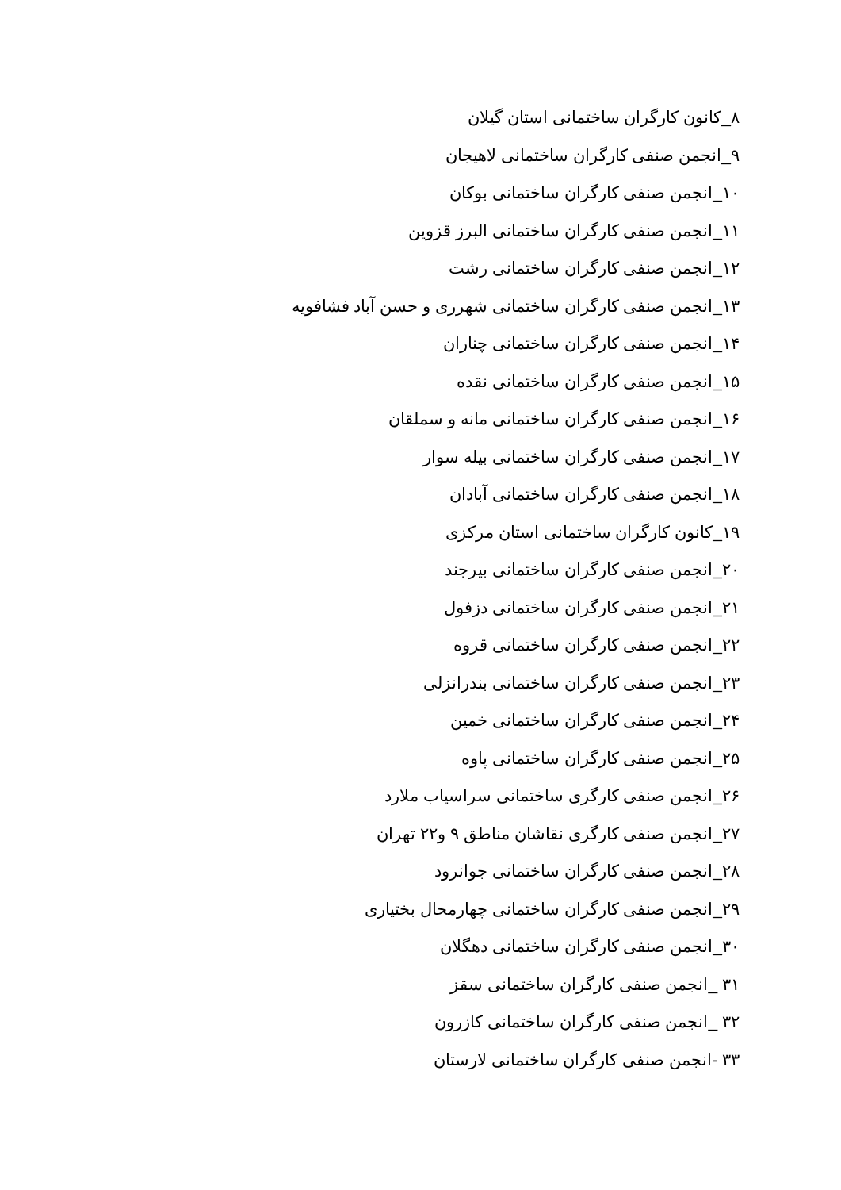۸_کانون کارگران ساختمانی استان گیلان
۹_انجمن صنفی کارگران ساختمانی لاهیجان
۱۰_انجمن صنفی کارگران ساختمانی بوکان
۱۱_انجمن صنفی کارگران ساختمانی البرز قزوین
۱۲_انجمن صنفی کارگران ساختمانی رشت
۱۳_انجمن صنفی کارگران ساختمانی شهرری و حسن آباد فشافویه
۱۴_انجمن صنفی کارگران ساختمانی چناران
۱۵_انجمن صنفی کارگران ساختمانی نقده
۱۶_انجمن صنفی کارگران ساختمانی مانه و سملقان
۱۷_انجمن صنفی کارگران ساختمانی بیله سوار
۱۸_انجمن صنفی کارگران ساختمانی آبادان
۱۹_کانون کارگران ساختمانی استان مرکزی
۲۰_انجمن صنفی کارگران ساختمانی بیرجند
۲۱_انجمن صنفی کارگران ساختمانی دزفول
۲۲_انجمن صنفی کارگران ساختمانی قروه
۲۳_انجمن صنفی کارگران ساختمانی بندرانزلی
۲۴_انجمن صنفی کارگران ساختمانی خمین
۲۵_انجمن صنفی کارگران ساختمانی پاوه
۲۶_انجمن صنفی کارگری ساختمانی سراسیاب ملارد
۲۷_انجمن صنفی کارگری نقاشان مناطق ۹ و۲۲ تهران
۲۸_انجمن صنفی کارگران ساختمانی جوانرود
۲۹_انجمن صنفی کارگران ساختمانی چهارمحال بختیاری
۳۰_انجمن صنفی کارگران ساختمانی دهگلان
۳۱ _انجمن صنفی کارگران ساختمانی سقز
۳۲ _انجمن صنفی کارگران ساختمانی کازرون
۳۳ -انجمن صنفی کارگران ساختمانی لارستان